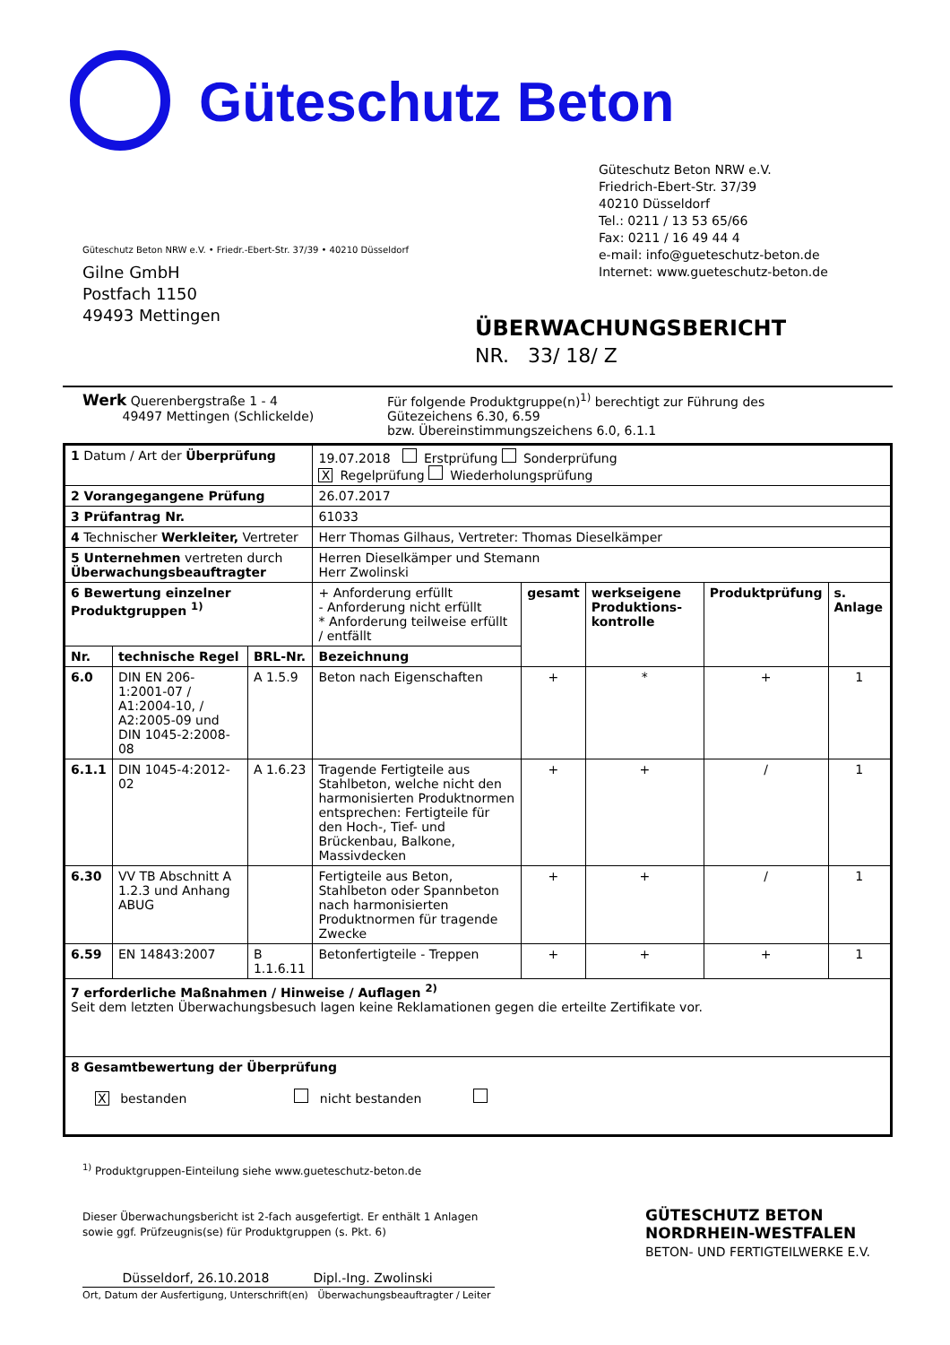Güteschutz Beton
Güteschutz Beton NRW e.V.
Friedrich-Ebert-Str. 37/39
40210 Düsseldorf
Tel.: 0211 / 13 53 65/66
Fax: 0211 / 16 49 44 4
e-mail: info@gueteschutz-beton.de
Internet: www.gueteschutz-beton.de
Güteschutz Beton NRW e.V. • Friedr.-Ebert-Str. 37/39 • 40210 Düsseldorf
Gilne GmbH
Postfach 1150
49493 Mettingen
ÜBERWACHUNGSBERICHT
NR. 33/ 18/ Z
Werk Querenbergstraße 1 - 4
49497 Mettingen (Schlickelde)
Für folgende Produktgruppe(n)<sup>1)</sup> berechtigt zur Führung des
Gütezeichens 6.30, 6.59
bzw. Übereinstimmungszeichens 6.0, 6.1.1
| 1 Datum / Art der Überprüfung | | | 19.07.2018 Erstprüfung Sonderprüfung X Regelprüfung Wiederholungsprüfung | | | | |
| 2 Vorangegangene Prüfung | | | 26.07.2017 | | | | |
| 3 Prüfantrag Nr. | | | 61033 | | | | |
| 4 Technischer Werkleiter, Vertreter | | | Herr Thomas Gilhaus, Vertreter: Thomas Dieselkämper | | | | |
| 5 Unternehmen vertreten durch Überwachungsbeauftragter | | | Herren Dieselkämper und Stemann Herr Zwolinski | | | | |
| 6 Bewertung einzelner Produktgruppen <sup>1)</sup> | | | + Anforderung erfüllt - Anforderung nicht erfüllt * Anforderung teilweise erfüllt / entfällt | gesamt | werkseigene Produktions-kontrolle | Produktprüfung | s. Anlage |
| Nr. | technische Regel | BRL-Nr. | Bezeichnung | | | | |
| 6.0 | DIN EN 206-1:2001-07 / A1:2004-10, / A2:2005-09 und DIN 1045-2:2008-08 | A 1.5.9 | Beton nach Eigenschaften | + | * | + | 1 |
| 6.1.1 | DIN 1045-4:2012-02 | A 1.6.23 | Tragende Fertigteile aus Stahlbeton, welche nicht den harmonisierten Produktnormen entsprechen: Fertigteile für den Hoch-, Tief- und Brückenbau, Balkone, Massivdecken | + | + | / | 1 |
| 6.30 | VV TB Abschnitt A 1.2.3 und Anhang ABUG | | Fertigteile aus Beton, Stahlbeton oder Spannbeton nach harmonisierten Produktnormen für tragende Zwecke | + | + | / | 1 |
| 6.59 | EN 14843:2007 | B 1.1.6.11 | Betonfertigteile - Treppen | + | + | + | 1 |
| 7 erforderliche Maßnahmen / Hinweise / Auflagen <sup>2)</sup> Seit dem letzten Überwachungsbesuch lagen keine Reklamationen gegen die erteilte Zertifikate vor. | | | | | | | |
| 8 Gesamtbewertung der Überprüfung X bestanden nicht bestanden | | | | | | | |
<sup>1)</sup> Produktgruppen-Einteilung siehe www.gueteschutz-beton.de
Dieser Überwachungsbericht ist 2-fach ausgefertigt. Er enthält 1 Anlagen
sowie ggf. Prüfzeugnis(se) für Produktgruppen (s. Pkt. 6)
Düsseldorf, 26.10.2018 Dipl.-Ing. Zwolinski
Ort, Datum der Ausfertigung, Unterschrift(en) Überwachungsbeauftragter / Leiter
GÜTESCHUTZ BETON
NORDRHEIN-WESTFALEN
BETON- UND FERTIGTEILWERKE E.V.